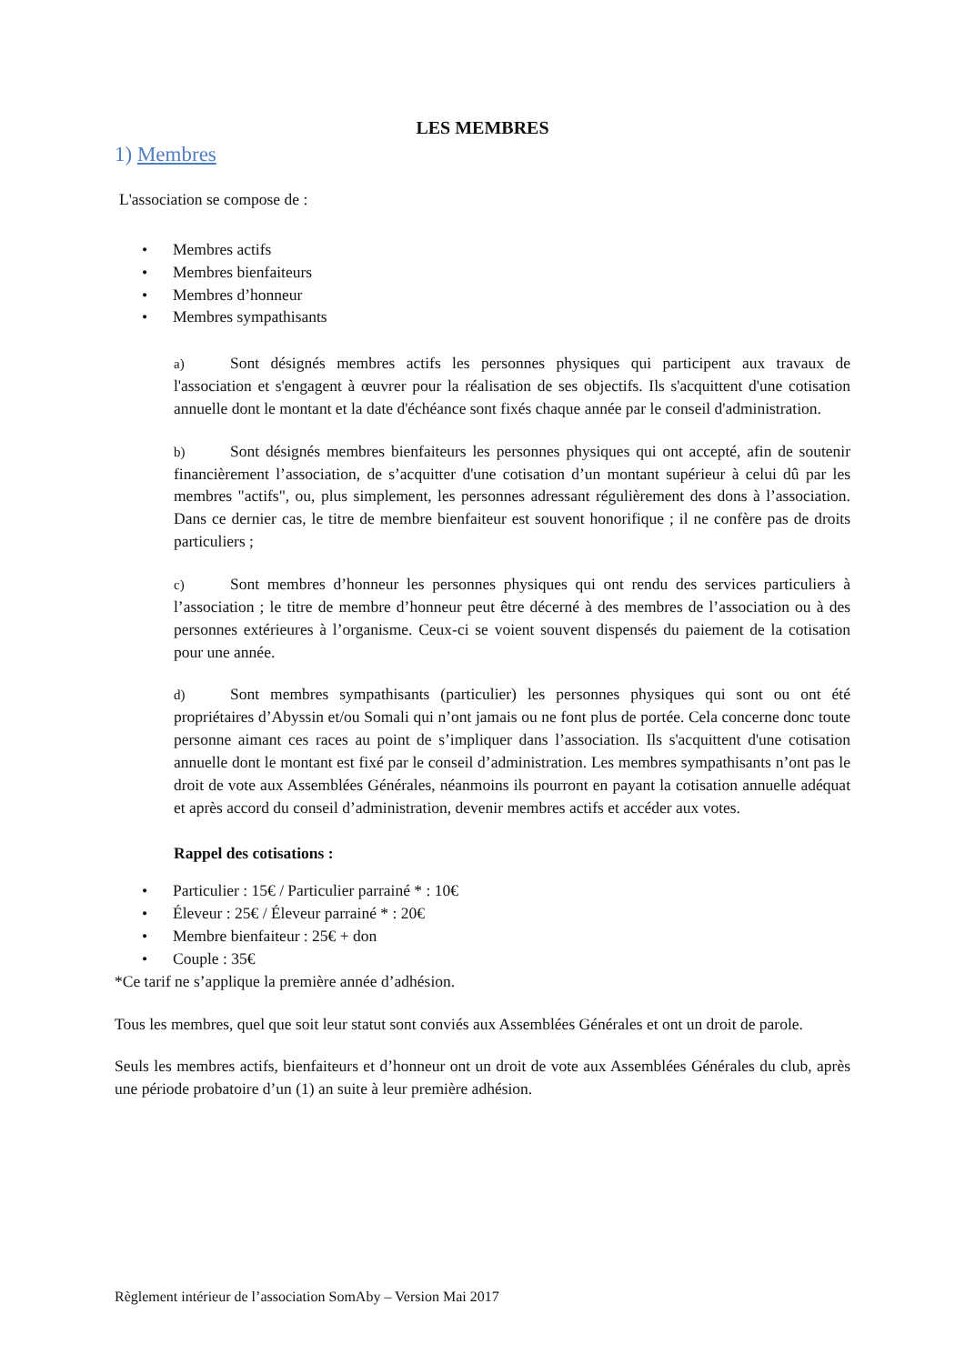LES MEMBRES
1) Membres
L'association se compose de :
• Membres actifs
• Membres bienfaiteurs
• Membres d’honneur
• Membres sympathisants
a) Sont désignés membres actifs les personnes physiques qui participent aux travaux de l'association et s'engagent à œuvrer pour la réalisation de ses objectifs. Ils s'acquittent d'une cotisation annuelle dont le montant et la date d'échéance sont fixés chaque année par le conseil d'administration.
b) Sont désignés membres bienfaiteurs les personnes physiques qui ont accepté, afin de soutenir financièrement l’association, de s’acquitter d'une cotisation d’un montant supérieur à celui dû par les membres "actifs", ou, plus simplement, les personnes adressant régulièrement des dons à l’association. Dans ce dernier cas, le titre de membre bienfaiteur est souvent honorifique ; il ne confère pas de droits particuliers ;
c) Sont membres d’honneur les personnes physiques qui ont rendu des services particuliers à l’association ; le titre de membre d’honneur peut être décerné à des membres de l’association ou à des personnes extérieures à l’organisme. Ceux-ci se voient souvent dispensés du paiement de la cotisation pour une année.
d) Sont membres sympathisants (particulier) les personnes physiques qui sont ou ont été propriétaires d’Abyssin et/ou Somali qui n’ont jamais ou ne font plus de portée. Cela concerne donc toute personne aimant ces races au point de s’impliquer dans l’association. Ils s'acquittent d'une cotisation annuelle dont le montant est fixé par le conseil d’administration. Les membres sympathisants n’ont pas le droit de vote aux Assemblées Générales, néanmoins ils pourront en payant la cotisation annuelle adéquat et après accord du conseil d’administration, devenir membres actifs et accéder aux votes.
Rappel des cotisations :
• Particulier : 15€ / Particulier parrainé * : 10€
• Éleveur : 25€ / Éleveur parrainé * : 20€
• Membre bienfaiteur : 25€ + don
• Couple : 35€
*Ce tarif ne s’applique la première année d’adhésion.
Tous les membres, quel que soit leur statut sont conviés aux Assemblées Générales et ont un droit de parole.
Seuls les membres actifs, bienfaiteurs et d’honneur ont un droit de vote aux Assemblées Générales du club, après une période probatoire d’un (1) an suite à leur première adhésion.
Règlement intérieur de l’association SomAby – Version Mai 2017